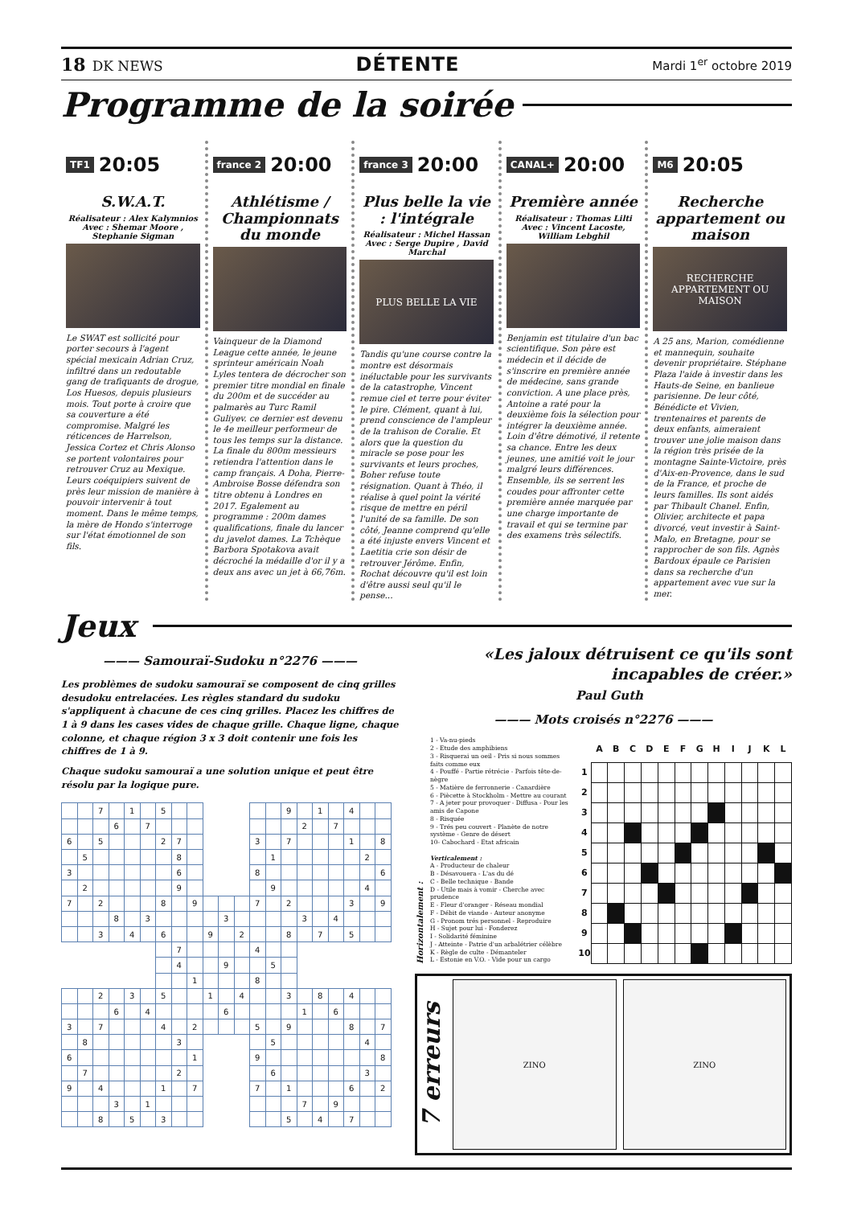18 DK NEWS
DÉTENTE
Mardi 1<sup>er</sup> octobre 2019
Programme de la soirée
TF1 20:05
S.W.A.T.
Réalisateur : Alex Kalymnios
Avec : Shemar Moore , Stephanie Sigman
Le SWAT est sollicité pour porter secours à l'agent spécial mexicain Adrian Cruz, infiltré dans un redoutable gang de trafiquants de drogue, Los Huesos, depuis plusieurs mois. Tout porte à croire que sa couverture a été compromise. Malgré les réticences de Harrelson, Jessica Cortez et Chris Alonso se portent volontaires pour retrouver Cruz au Mexique. Leurs coéquipiers suivent de près leur mission de manière à pouvoir intervenir à tout moment. Dans le même temps, la mère de Hondo s'interroge sur l'état émotionnel de son fils.
france 2 20:00
Athlétisme / Championnats du monde
Vainqueur de la Diamond League cette année, le jeune sprinteur américain Noah Lyles tentera de décrocher son premier titre mondial en finale du 200m et de succéder au palmarès au Turc Ramil Guliyev. ce dernier est devenu le 4e meilleur performeur de tous les temps sur la distance. La finale du 800m messieurs retiendra l'attention dans le camp français. A Doha, Pierre-Ambroise Bosse défendra son titre obtenu à Londres en 2017. Egalement au programme : 200m dames qualifications, finale du lancer du javelot dames. La Tchèque Barbora Spotakova avait décroché la médaille d'or il y a deux ans avec un jet à 66,76m.
france 3 20:00
Plus belle la vie : l'intégrale
Réalisateur : Michel Hassan
Avec : Serge Dupire , David Marchal
PLUS BELLE LA VIE
Tandis qu'une course contre la montre est désormais inéluctable pour les survivants de la catastrophe, Vincent remue ciel et terre pour éviter le pire. Clément, quant à lui, prend conscience de l'ampleur de la trahison de Coralie. Et alors que la question du miracle se pose pour les survivants et leurs proches, Boher refuse toute résignation. Quant à Théo, il réalise à quel point la vérité risque de mettre en péril l'unité de sa famille. De son côté, Jeanne comprend qu'elle a été injuste envers Vincent et Laetitia crie son désir de retrouver Jérôme. Enfin, Rochat découvre qu'il est loin d'être aussi seul qu'il le pense...
CANAL+ 20:00
Première année
Réalisateur : Thomas Lilti
Avec : Vincent Lacoste, William Lebghil
Benjamin est titulaire d'un bac scientifique. Son père est médecin et il décide de s'inscrire en première année de médecine, sans grande conviction. A une place près, Antoine a raté pour la deuxième fois la sélection pour intégrer la deuxième année. Loin d'être démotivé, il retente sa chance. Entre les deux jeunes, une amitié voit le jour malgré leurs différences. Ensemble, ils se serrent les coudes pour affronter cette première année marquée par une charge importante de travail et qui se termine par des examens très sélectifs.
M6 20:05
Recherche appartement ou maison
RECHERCHE APPARTEMENT OU MAISON
A 25 ans, Marion, comédienne et mannequin, souhaite devenir propriétaire. Stéphane Plaza l'aide à investir dans les Hauts-de Seine, en banlieue parisienne. De leur côté, Bénédicte et Vivien, trentenaires et parents de deux enfants, aimeraient trouver une jolie maison dans la région très prisée de la montagne Sainte-Victoire, près d'Aix-en-Provence, dans le sud de la France, et proche de leurs familles. Ils sont aidés par Thibault Chanel. Enfin, Olivier, architecte et papa divorcé, veut investir à Saint-Malo, en Bretagne, pour se rapprocher de son fils. Agnès Bardoux épaule ce Parisien dans sa recherche d'un appartement avec vue sur la mer.
Jeux
——— Samouraï-Sudoku n°2276 ———
Les problèmes de sudoku samouraï se composent de cinq grilles desudoku entrelacées. Les règles standard du sudoku s'appliquent à chacune de ces cinq grilles. Placez les chiffres de 1 à 9 dans les cases vides de chaque grille. Chaque ligne, chaque colonne, et chaque région 3 x 3 doit contenir une fois les chiffres de 1 à 9.
Chaque sudoku samouraï a une solution unique et peut être résolu par la logique pure.
| | | 7 | | 1 | | 5 | | | | | | | | 9 | | 1 | | 4 | | |
| | | | 6 | | 7 | | | | | | | | | | 2 | | 7 | | | |
| 6 | | 5 | | | | 2 | 7 | | | | | 3 | | 7 | | | | 1 | | 8 |
| | 5 | | | | | | 8 | | | | | | 1 | | | | | | 2 | |
| 3 | | | | | | | 6 | | | | | 8 | | | | | | | | 6 |
| | 2 | | | | | | 9 | | | | | | 9 | | | | | | 4 | |
| 7 | | 2 | | | | 8 | | 9 | | | | 7 | | 2 | | | | 3 | | 9 |
| | | | 8 | | 3 | | | | | 3 | | | | | 3 | | 4 | | | |
| | | 3 | | 4 | | 6 | | | 9 | | 2 | | | 8 | | 7 | | 5 | | |
| | | | | | | | 7 | | | | | 4 | | | | | | | | |
| | | | | | | | 4 | | | 9 | | | 5 | | | | | | | |
| | | | | | | | | 1 | | | | 8 | | | | | | | | |
| | | 2 | | 3 | | 5 | | | 1 | | 4 | | | 3 | | 8 | | 4 | | |
| | | | 6 | | 4 | | | | | 6 | | | | | 1 | | 6 | | | |
| 3 | | 7 | | | | 4 | | 2 | | | | 5 | | 9 | | | | 8 | | 7 |
| | 8 | | | | | | 3 | | | | | | 5 | | | | | | 4 | |
| 6 | | | | | | | | 1 | | | | 9 | | | | | | | | 8 |
| | 7 | | | | | | 2 | | | | | | 6 | | | | | | 3 | |
| 9 | | 4 | | | | 1 | | 7 | | | | 7 | | 1 | | | | 6 | | 2 |
| | | | 3 | | 1 | | | | | | | | | | 7 | | 9 | | | |
| | | 8 | | 5 | | 3 | | | | | | | | 5 | | 4 | | 7 | | |
«Les jaloux détruisent ce qu'ils sont incapables de créer.»
Paul Guth
——— Mots croisés n°2276 ———
Horizontalement :
1 - Va-nu-pieds
2 - Etude des amphibiens
3 - Risquerai un oeil - Pris si nous sommes faits comme eux
4 - Pouffé - Partie rétrécie - Parfois tête-de-nègre
5 - Matière de ferronnerie - Canardière
6 - Piècette à Stockholm - Mettre au courant
7 - A jeter pour provoquer - Diffusa - Pour les amis de Capone
8 - Risquée
9 - Trés peu couvert - Planète de notre système - Genre de désert
10- Cabochard - Etat africain
Verticalement :
A - Producteur de chaleur
B - Désavouera - L'as du dé
C - Belle technique - Bande
D - Utile mais à vomir - Cherche avec prudence
E - Fleur d'oranger - Réseau mondial
F - Débit de viande - Auteur anonyme
G - Pronom trés personnel - Reproduire
H - Sujet pour lui - Fonderez
I - Solidarité féminine
J - Atteinte - Patrie d'un arbalétrier célèbre
K - Règle de culte - Démanteler
L - Estonie en V.O. - Vide pour un cargo
| | A | B | C | D | E | F | G | H | I | J | K | L |
| --- | --- | --- | --- | --- | --- | --- | --- | --- | --- | --- | --- | --- |
| 1 | | | | | | | | | | | | |
| 2 | | | | | | | | | | | | |
| 3 | | | | | | | | | | | | |
| 4 | | | | | | | | | | | | |
| 5 | | | | | | | | | | | | |
| 6 | | | | | | | | | | | | |
| 7 | | | | | | | | | | | | |
| 8 | | | | | | | | | | | | |
| 9 | | | | | | | | | | | | |
| 10 | | | | | | | | | | | | |
7 erreurs
ZINO ZINO